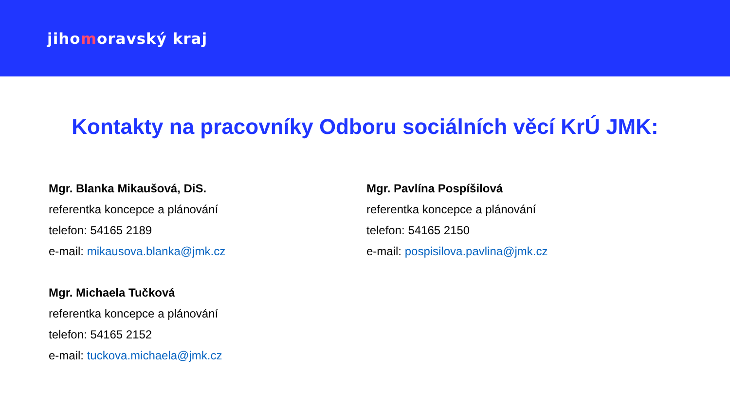jihomoravský kraj
Kontakty na pracovníky Odboru sociálních věcí KrÚ JMK:
Mgr. Blanka Mikaušová, DiS.
referentka koncepce a plánování
telefon: 54165 2189
e-mail: mikausova.blanka@jmk.cz
Mgr. Michaela Tučková
referentka koncepce a plánování
telefon: 54165 2152
e-mail: tuckova.michaela@jmk.cz
Mgr. Pavlína Pospíšilová
referentka koncepce a plánování
telefon: 54165 2150
e-mail: pospisilova.pavlina@jmk.cz